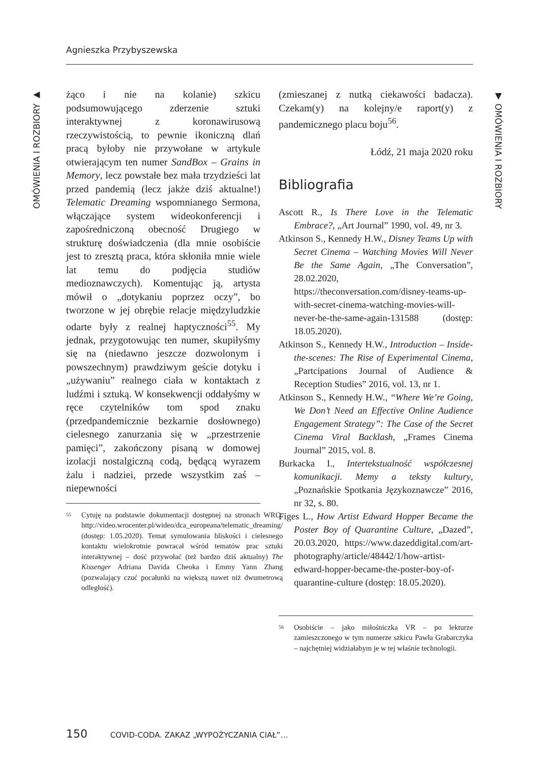Agnieszka Przybyszewska
OMÓWIENIA I ROZBIORY ▶
▼ OMÓWIENIA I ROZBIORY
żąco i nie na kolanie) szkicu podsumowującego zderzenie sztuki interaktywnej z koronawirusową rzeczywistością, to pewnie ikoniczną dlań pracą byłoby nie przywołane w artykule otwierającym ten numer SandBox – Grains in Memory, lecz powstałe bez mała trzydzieści lat przed pandemią (lecz jakże dziś aktualne!) Telematic Dreaming wspomnianego Sermona, włączające system wideokonferencji i zapośredniczoną obecność Drugiego w strukturę doświadczenia (dla mnie osobiście jest to zresztą praca, która skłoniła mnie wiele lat temu do podjęcia studiów medioznawczych). Komentując ją, artysta mówił o „dotykaniu poprzez oczy”, bo tworzone w jej obrębie relacje międzyludzkie odarte były z realnej haptyczności<sup>55</sup>. My jednak, przygotowując ten numer, skupiłyśmy się na (niedawno jeszcze dozwolonym i powszechnym) prawdziwym geście dotyku i „używaniu” realnego ciała w kontaktach z ludźmi i sztuką. W konsekwencji oddałyśmy w ręce czytelników tom spod znaku (przedpandemicznie bezkarnie dosłownego) cielesnego zanurzania się w „przestrzenie pamięci”, zakończony pisaną w domowej izolacji nostalgiczną codą, będącą wyrazem żalu i nadziei, przede wszystkim zaś – niepewności
55 Cytuję na podstawie dokumentacji dostępnej na stronach WRO: http://video.wrocenter.pl/wideo/dca_europeana/telematic_dreaming/ (dostęp: 1.05.2020). Temat symulowania bliskości i cielesnego kontaktu wielokrotnie powracał wśród tematów prac sztuki interaktywnej – dość przywołać (też bardzo dziś aktualny) The Kissenger Adriana Davida Cheoka i Emmy Yann Zhang (pozwalający czuć pocałunki na większą nawet niż dwumetrową odległość).
(zmieszanej z nutką ciekawości badacza). Czekam(y) na kolejny/e raport(y) z pandemicznego placu boju<sup>56</sup>.
Łódź, 21 maja 2020 roku
Bibliografia
Ascott R., Is There Love in the Telematic Embrace?, „Art Journal” 1990, vol. 49, nr 3.
Atkinson S., Kennedy H.W., Disney Teams Up with Secret Cinema – Watching Movies Will Never Be the Same Again, „The Conversation”, 28.02.2020, https://theconversation.com/disney-teams-up-with-secret-cinema-watching-movies-will-never-be-the-same-again-131588 (dostęp: 18.05.2020).
Atkinson S., Kennedy H.W., Introduction – Inside-the-scenes: The Rise of Experimental Cinema, „Partcipations Journal of Audience & Reception Studies” 2016, vol. 13, nr 1.
Atkinson S., Kennedy H.W., “Where We’re Going, We Don’t Need an Effective Online Audience Engagement Strategy”: The Case of the Secret Cinema Viral Backlash, „Frames Cinema Journal” 2015, vol. 8.
Burkacka I., Intertekstualność współczesnej komunikacji. Memy a teksty kultury, „Poznańskie Spotkania Językoznawcze” 2016, nr 32, s. 80.
Figes L., How Artist Edward Hopper Became the Poster Boy of Quarantine Culture, „Dazed”, 20.03.2020, https://www.dazeddigital.com/art-photography/article/48442/1/how-artist-edward-hopper-became-the-poster-boy-of-quarantine-culture (dostęp: 18.05.2020).
56 Osobiście – jako miłośniczka VR – po lekturze zamieszczonego w tym numerze szkicu Pawła Grabarczyka – najchętniej widziałabym je w tej właśnie technologii.
150 COVID-CODA. ZAKAZ „WYPOŻYCZANIA CIAŁ”…